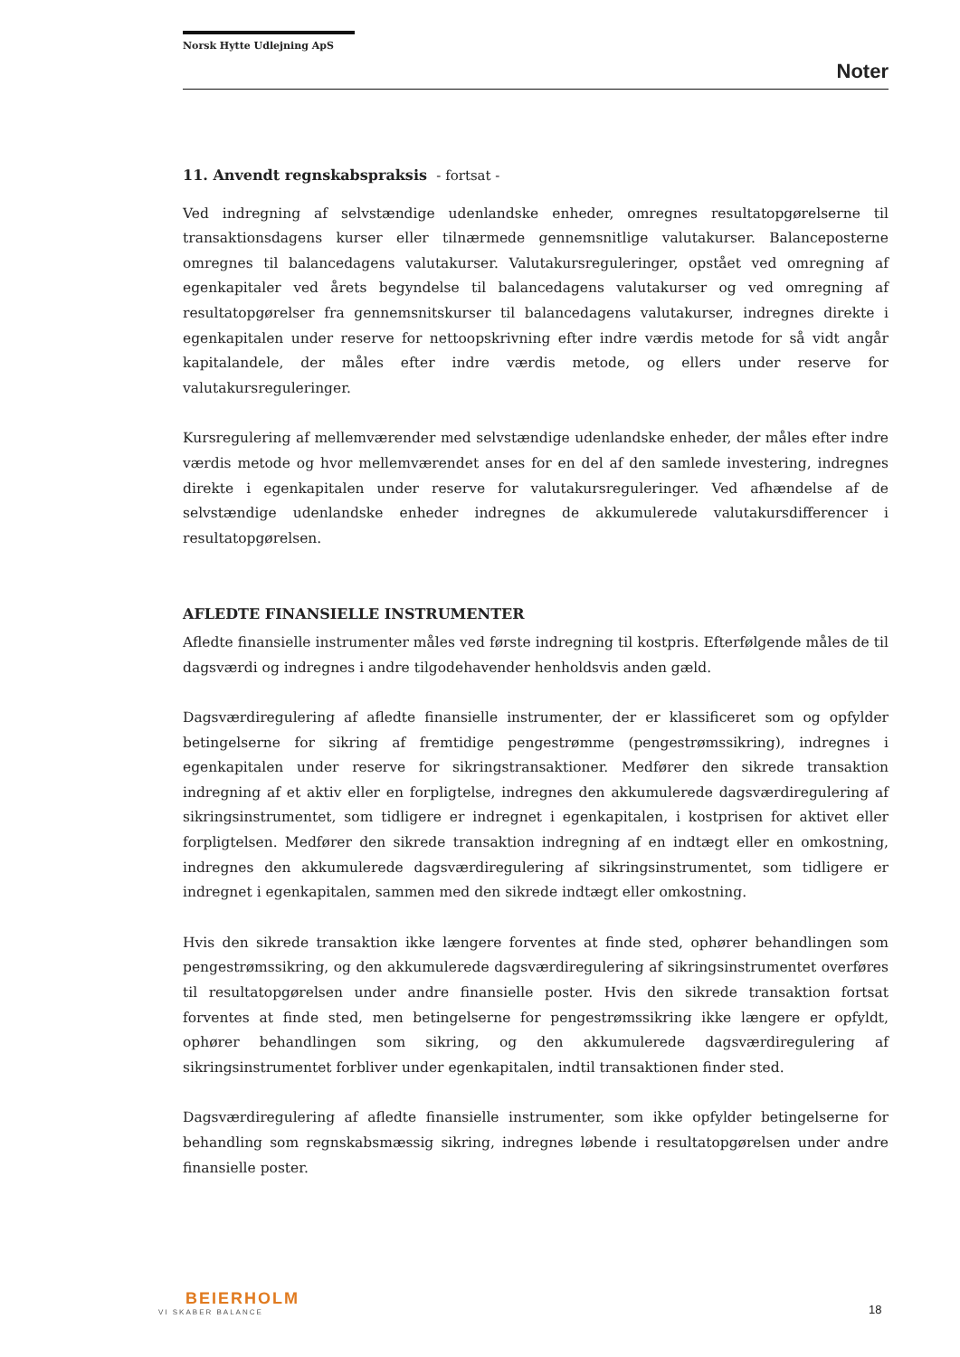Norsk Hytte Udlejning ApS
Noter
11. Anvendt regnskabspraksis - fortsat -
Ved indregning af selvstændige udenlandske enheder, omregnes resultatopgørelserne til transaktionsdagens kurser eller tilnærmede gennemsnitlige valutakurser. Balanceposterne omregnes til balancedagens valutakurser. Valutakursreguleringer, opstået ved omregning af egenkapitaler ved årets begyndelse til balancedagens valutakurser og ved omregning af resultatopgørelser fra gennemsnitskurser til balancedagens valutakurser, indregnes direkte i egenkapitalen under reserve for nettoopskrivning efter indre værdis metode for så vidt angår kapitalandele, der måles efter indre værdis metode, og ellers under reserve for valutakursreguleringer.
Kursregulering af mellemværender med selvstændige udenlandske enheder, der måles efter indre værdis metode og hvor mellemværendet anses for en del af den samlede investering, indregnes direkte i egenkapitalen under reserve for valutakursreguleringer. Ved afhændelse af de selvstændige udenlandske enheder indregnes de akkumulerede valutakursdifferencer i resultatopgørelsen.
AFLEDTE FINANSIELLE INSTRUMENTER
Afledte finansielle instrumenter måles ved første indregning til kostpris. Efterfølgende måles de til dagsværdi og indregnes i andre tilgodehavender henholdsvis anden gæld.
Dagsværdiregulering af afledte finansielle instrumenter, der er klassificeret som og opfylder betingelserne for sikring af fremtidige pengestrømme (pengestrømssikring), indregnes i egenkapitalen under reserve for sikringstransaktioner. Medfører den sikrede transaktion indregning af et aktiv eller en forpligtelse, indregnes den akkumulerede dagsværdiregulering af sikringsinstrumentet, som tidligere er indregnet i egenkapitalen, i kostprisen for aktivet eller forpligtelsen. Medfører den sikrede transaktion indregning af en indtægt eller en omkostning, indregnes den akkumulerede dagsværdiregulering af sikringsinstrumentet, som tidligere er indregnet i egenkapitalen, sammen med den sikrede indtægt eller omkostning.
Hvis den sikrede transaktion ikke længere forventes at finde sted, ophører behandlingen som pengestrømssikring, og den akkumulerede dagsværdiregulering af sikringsinstrumentet overføres til resultatopgørelsen under andre finansielle poster. Hvis den sikrede transaktion fortsat forventes at finde sted, men betingelserne for pengestrømssikring ikke længere er opfyldt, ophører behandlingen som sikring, og den akkumulerede dagsværdiregulering af sikringsinstrumentet forbliver under egenkapitalen, indtil transaktionen finder sted.
Dagsværdiregulering af afledte finansielle instrumenter, som ikke opfylder betingelserne for behandling som regnskabsmæssig sikring, indregnes løbende i resultatopgørelsen under andre finansielle poster.
BEIERHOLM
VI SKABER BALANCE
18